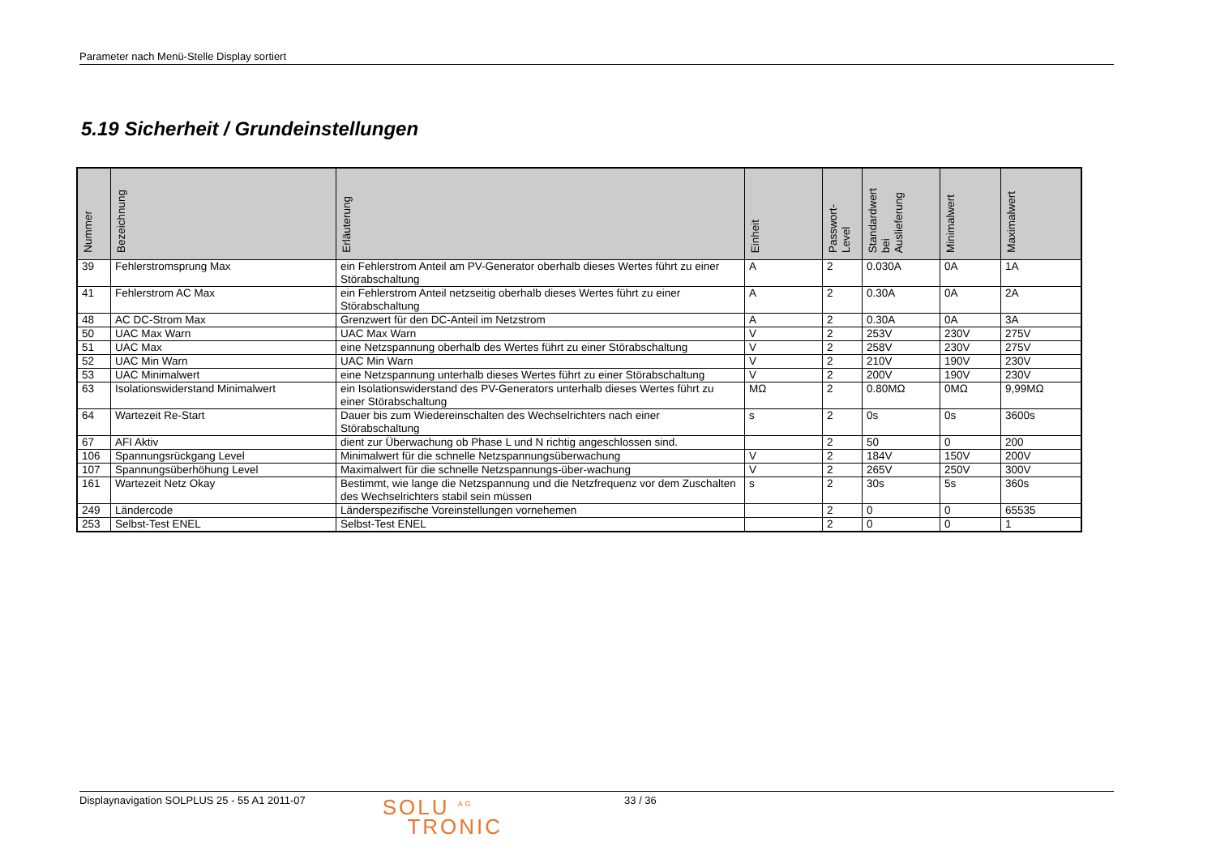Parameter nach Menü-Stelle Display sortiert
5.19 Sicherheit / Grundeinstellungen
| Nummer | Bezeichnung | Erläuterung | Einheit | Passwort- Level | Standardwert bei Auslieferung | Minimalwert | Maximalwert |
| --- | --- | --- | --- | --- | --- | --- | --- |
| 39 | Fehlerstromsprung Max | ein Fehlerstrom Anteil am PV-Generator oberhalb dieses Wertes führt zu einer Störabschaltung | A | 2 | 0.030A | 0A | 1A |
| 41 | Fehlerstrom AC Max | ein Fehlerstrom Anteil netzseitig oberhalb dieses Wertes führt zu einer Störabschaltung | A | 2 | 0.30A | 0A | 2A |
| 48 | AC DC-Strom Max | Grenzwert für den DC-Anteil im Netzstrom | A | 2 | 0.30A | 0A | 3A |
| 50 | UAC Max Warn | UAC Max Warn | V | 2 | 253V | 230V | 275V |
| 51 | UAC Max | eine Netzspannung oberhalb des Wertes führt zu einer Störabschaltung | V | 2 | 258V | 230V | 275V |
| 52 | UAC Min Warn | UAC Min Warn | V | 2 | 210V | 190V | 230V |
| 53 | UAC Minimalwert | eine Netzspannung unterhalb dieses Wertes führt zu einer Störabschaltung | V | 2 | 200V | 190V | 230V |
| 63 | Isolationswiderstand Minimalwert | ein Isolationswiderstand des PV-Generators unterhalb dieses Wertes führt zu einer Störabschaltung | MΩ | 2 | 0.80MΩ | 0MΩ | 9,99MΩ |
| 64 | Wartezeit Re-Start | Dauer bis zum Wiedereinschalten des Wechselrichters nach einer Störabschaltung | s | 2 | 0s | 0s | 3600s |
| 67 | AFI Aktiv | dient zur Überwachung ob Phase L und N richtig angeschlossen sind. | | 2 | 50 | 0 | 200 |
| 106 | Spannungsrückgang Level | Minimalwert für die schnelle Netzspannungsüberwachung | V | 2 | 184V | 150V | 200V |
| 107 | Spannungsüberhöhung Level | Maximalwert für die schnelle Netzspannungs-über-wachung | V | 2 | 265V | 250V | 300V |
| 161 | Wartezeit Netz Okay | Bestimmt, wie lange die Netzspannung und die Netzfrequenz vor dem Zuschalten des Wechselrichters stabil sein müssen | s | 2 | 30s | 5s | 360s |
| 249 | Ländercode | Länderspezifische Voreinstellungen vornehemen | | 2 | 0 | 0 | 65535 |
| 253 | Selbst-Test ENEL | Selbst-Test ENEL | | 2 | 0 | 0 | 1 |
Displaynavigation SOLPLUS 25 - 55 A1 2011-07 SOLU <sup>AG</sup>
TRONIC 33 / 36